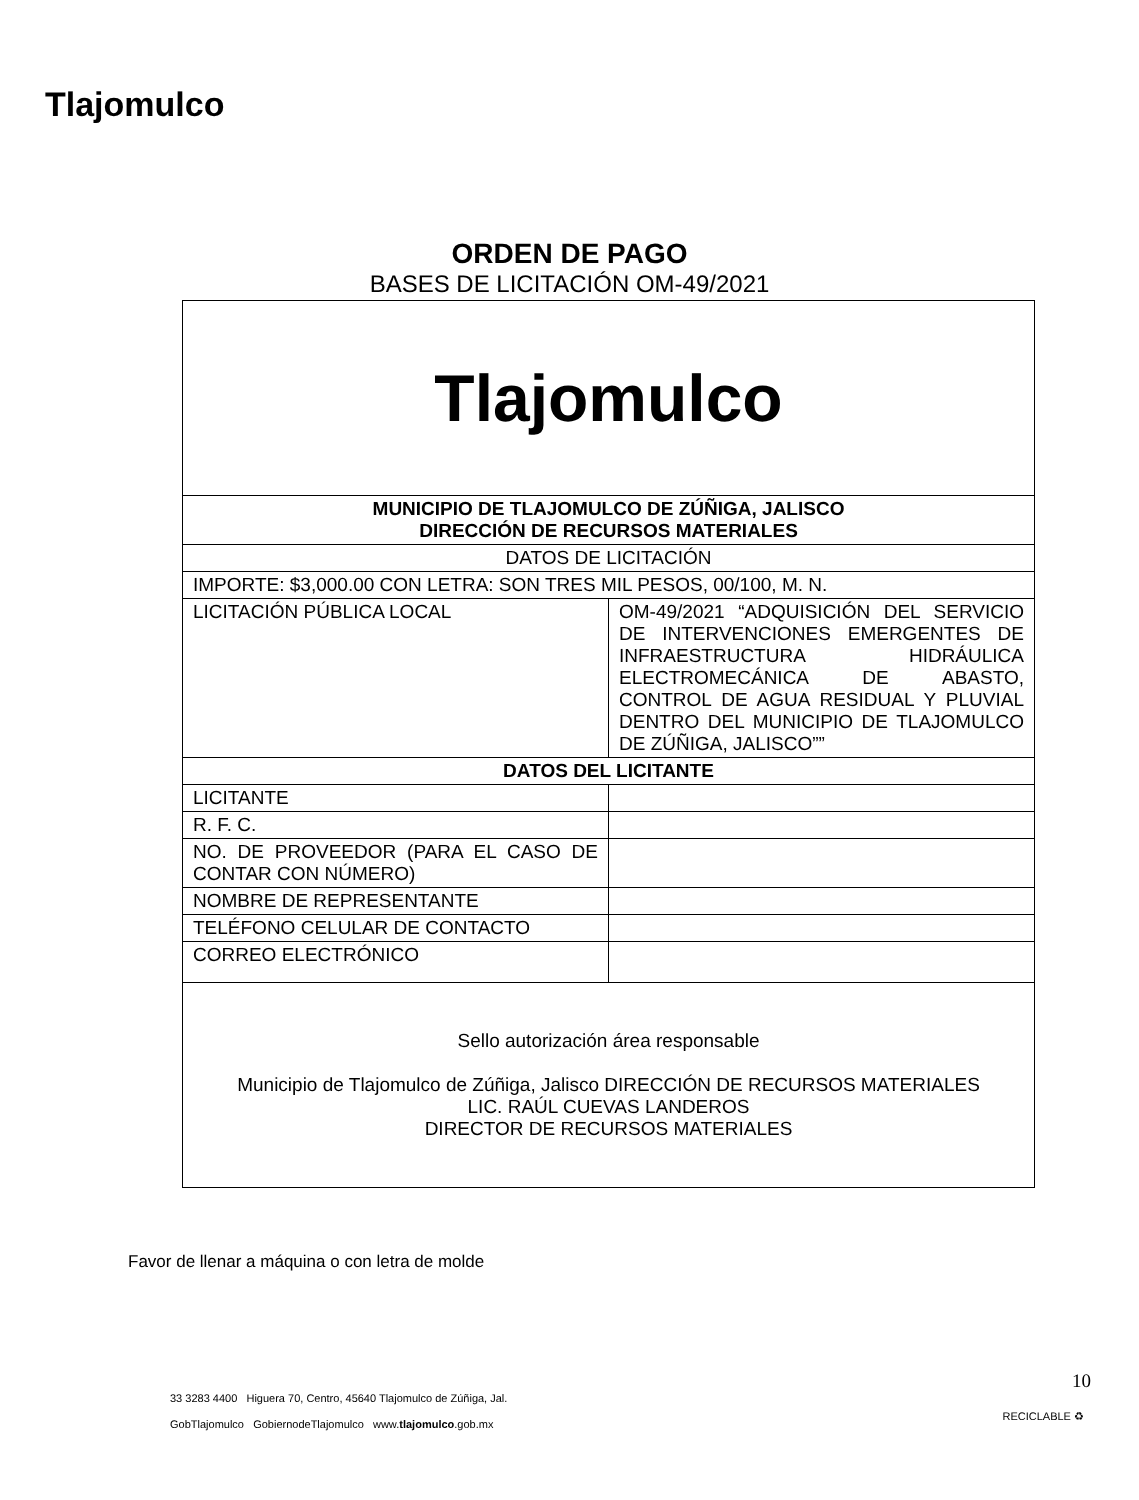Tlajomulco
ORDEN DE PAGO
BASES DE LICITACIÓN OM-49/2021
| Tlajomulco | |
| MUNICIPIO DE TLAJOMULCO DE ZÚÑIGA, JALISCO DIRECCIÓN DE RECURSOS MATERIALES | |
| DATOS DE LICITACIÓN | |
| IMPORTE: $3,000.00 CON LETRA: SON TRES MIL PESOS, 00/100, M. N. | |
| LICITACIÓN PÚBLICA LOCAL | OM-49/2021 “ADQUISICIÓN DEL SERVICIO DE INTERVENCIONES EMERGENTES DE INFRAESTRUCTURA HIDRÁULICA ELECTROMECÁNICA DE ABASTO, CONTROL DE AGUA RESIDUAL Y PLUVIAL DENTRO DEL MUNICIPIO DE TLAJOMULCO DE ZÚÑIGA, JALISCO”” |
| DATOS DEL LICITANTE | |
| LICITANTE | |
| R. F. C. | |
| NO. DE PROVEEDOR (PARA EL CASO DE CONTAR CON NÚMERO) | |
| NOMBRE DE REPRESENTANTE | |
| TELÉFONO CELULAR DE CONTACTO | |
| CORREO ELECTRÓNICO | |
| Sello autorización área responsable Municipio de Tlajomulco de Zúñiga, Jalisco DIRECCIÓN DE RECURSOS MATERIALES LIC. RAÚL CUEVAS LANDEROS DIRECTOR DE RECURSOS MATERIALES | |
Favor de llenar a máquina o con letra de molde
33 3283 4400 Higuera 70, Centro, 45640 Tlajomulco de Zúñiga, Jal.
GobTlajomulco GobiernodeTlajomulco www.tlajomulco.gob.mx
10
RECICLABLE ♻